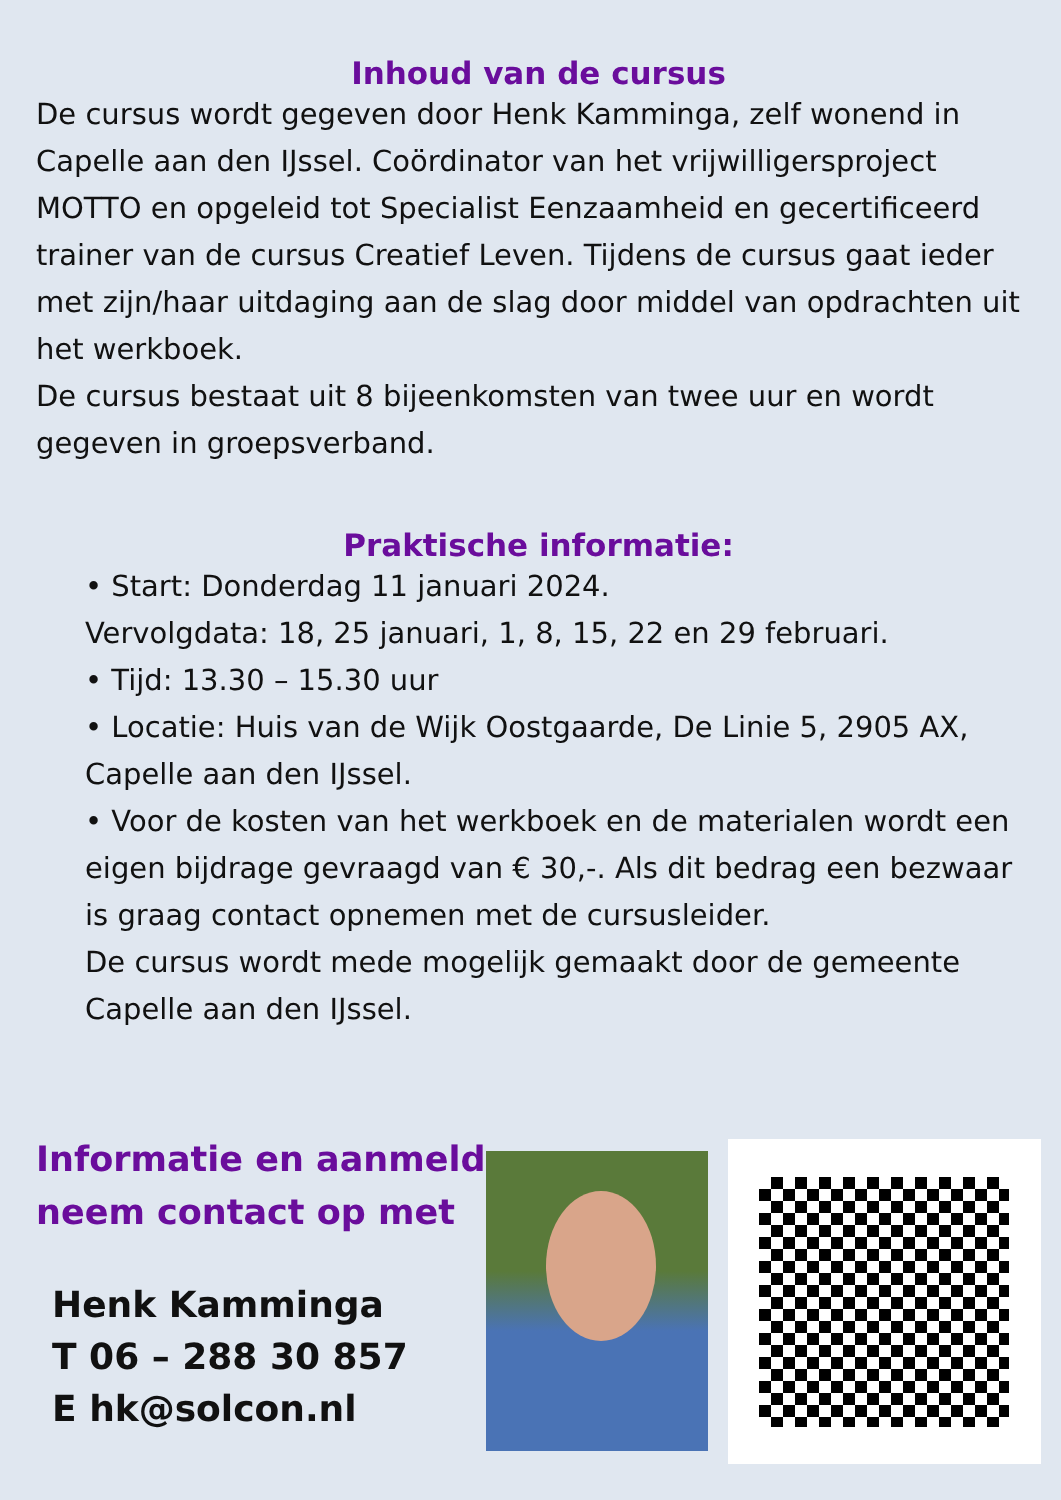Inhoud van de cursus
De cursus wordt gegeven door Henk Kamminga, zelf wonend in Capelle aan den IJssel. Coördinator van het vrijwilligersproject MOTTO en opgeleid tot Specialist Eenzaamheid en gecertificeerd trainer van de cursus Creatief Leven. Tijdens de cursus gaat ieder met zijn/haar uitdaging aan de slag door middel van opdrachten uit het werkboek.
De cursus bestaat uit 8 bijeenkomsten van twee uur en wordt gegeven in groepsverband.
Praktische informatie:
• Start: Donderdag 11 januari 2024.
Vervolgdata: 18, 25 januari, 1, 8, 15, 22 en 29 februari.
• Tijd: 13.30 – 15.30 uur
• Locatie: Huis van de Wijk Oostgaarde, De Linie 5, 2905 AX, Capelle aan den IJssel.
• Voor de kosten van het werkboek en de materialen wordt een eigen bijdrage gevraagd van € 30,-. Als dit bedrag een bezwaar is graag contact opnemen met de cursusleider.
De cursus wordt mede mogelijk gemaakt door de gemeente Capelle aan den IJssel.
Informatie en aanmelden:
neem contact op met
Henk Kamminga
T 06 – 288 30 857
E hk@solcon.nl